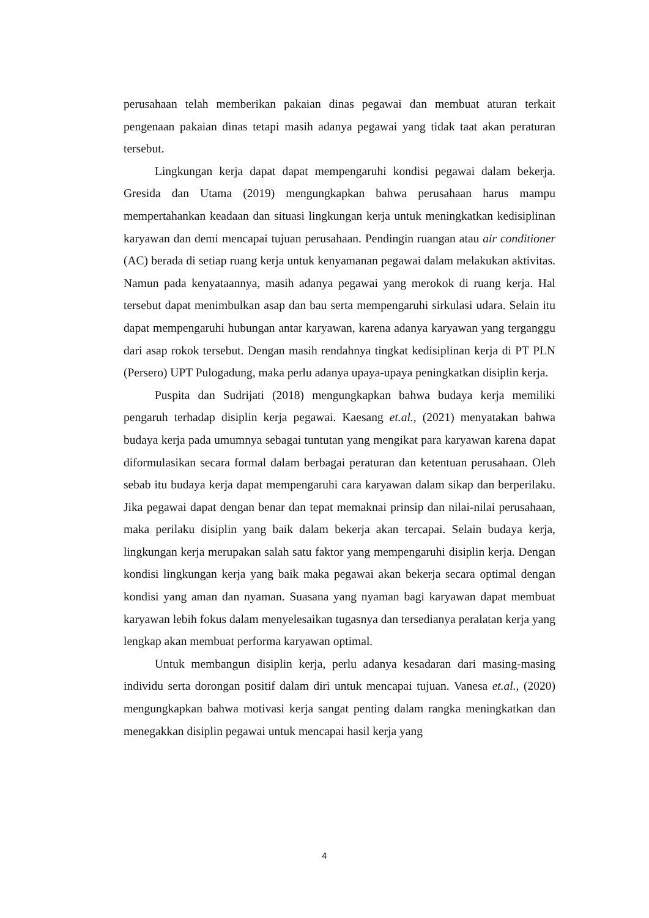perusahaan telah memberikan pakaian dinas pegawai dan membuat aturan terkait pengenaan pakaian dinas tetapi masih adanya pegawai yang tidak taat akan peraturan tersebut.
Lingkungan kerja dapat dapat mempengaruhi kondisi pegawai dalam bekerja. Gresida dan Utama (2019) mengungkapkan bahwa perusahaan harus mampu mempertahankan keadaan dan situasi lingkungan kerja untuk meningkatkan kedisiplinan karyawan dan demi mencapai tujuan perusahaan. Pendingin ruangan atau air conditioner (AC) berada di setiap ruang kerja untuk kenyamanan pegawai dalam melakukan aktivitas. Namun pada kenyataannya, masih adanya pegawai yang merokok di ruang kerja. Hal tersebut dapat menimbulkan asap dan bau serta mempengaruhi sirkulasi udara. Selain itu dapat mempengaruhi hubungan antar karyawan, karena adanya karyawan yang terganggu dari asap rokok tersebut. Dengan masih rendahnya tingkat kedisiplinan kerja di PT PLN (Persero) UPT Pulogadung, maka perlu adanya upaya-upaya peningkatkan disiplin kerja.
Puspita dan Sudrijati (2018) mengungkapkan bahwa budaya kerja memiliki pengaruh terhadap disiplin kerja pegawai. Kaesang et.al., (2021) menyatakan bahwa budaya kerja pada umumnya sebagai tuntutan yang mengikat para karyawan karena dapat diformulasikan secara formal dalam berbagai peraturan dan ketentuan perusahaan. Oleh sebab itu budaya kerja dapat mempengaruhi cara karyawan dalam sikap dan berperilaku. Jika pegawai dapat dengan benar dan tepat memaknai prinsip dan nilai-nilai perusahaan, maka perilaku disiplin yang baik dalam bekerja akan tercapai. Selain budaya kerja, lingkungan kerja merupakan salah satu faktor yang mempengaruhi disiplin kerja. Dengan kondisi lingkungan kerja yang baik maka pegawai akan bekerja secara optimal dengan kondisi yang aman dan nyaman. Suasana yang nyaman bagi karyawan dapat membuat karyawan lebih fokus dalam menyelesaikan tugasnya dan tersedianya peralatan kerja yang lengkap akan membuat performa karyawan optimal.
Untuk membangun disiplin kerja, perlu adanya kesadaran dari masing-masing individu serta dorongan positif dalam diri untuk mencapai tujuan. Vanesa et.al., (2020) mengungkapkan bahwa motivasi kerja sangat penting dalam rangka meningkatkan dan menegakkan disiplin pegawai untuk mencapai hasil kerja yang
4